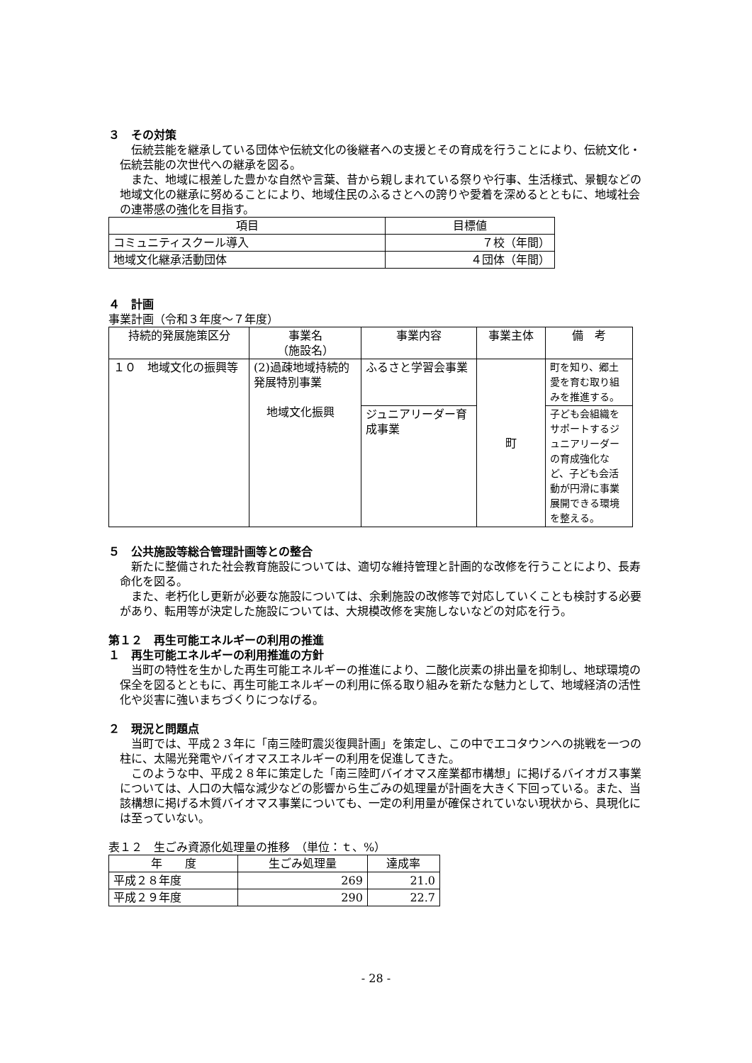３　その対策
伝統芸能を継承している団体や伝統文化の後継者への支援とその育成を行うことにより、伝統文化・伝統芸能の次世代への継承を図る。
また、地域に根差した豊かな自然や言葉、昔から親しまれている祭りや行事、生活様式、景観などの地域文化の継承に努めることにより、地域住民のふるさとへの誇りや愛着を深めるとともに、地域社会の連帯感の強化を目指す。
| 項目 | 目標値 |
| --- | --- |
| コミュニティスクール導入 | ７校（年間） |
| 地域文化継承活動団体 | ４団体（年間） |
４　計画
事業計画（令和３年度～７年度）
| 持続的発展施策区分 | 事業名 （施設名） | 事業内容 | 事業主体 | 備 考 |
| --- | --- | --- | --- | --- |
| １０ 地域文化の振興等 | (2)過疎地域持続的発展特別事業 地域文化振興 | ふるさと学習会事業 | 町 | 町を知り、郷土愛を育む取り組みを推進する。 |
| | | ジュニアリーダー育成事業 | | 子ども会組織をサポートするジュニアリーダーの育成強化など、子ども会活動が円滑に事業展開できる環境を整える。 |
５　公共施設等総合管理計画等との整合
新たに整備された社会教育施設については、適切な維持管理と計画的な改修を行うことにより、長寿命化を図る。
また、老朽化し更新が必要な施設については、余剰施設の改修等で対応していくことも検討する必要があり、転用等が決定した施設については、大規模改修を実施しないなどの対応を行う。
第１２　再生可能エネルギーの利用の推進
１　再生可能エネルギーの利用推進の方針
当町の特性を生かした再生可能エネルギーの推進により、二酸化炭素の排出量を抑制し、地球環境の保全を図るとともに、再生可能エネルギーの利用に係る取り組みを新たな魅力として、地域経済の活性化や災害に強いまちづくりにつなげる。
２　現況と問題点
当町では、平成２３年に「南三陸町震災復興計画」を策定し、この中でエコタウンへの挑戦を一つの柱に、太陽光発電やバイオマスエネルギーの利用を促進してきた。
このような中、平成２８年に策定した「南三陸町バイオマス産業都市構想」に掲げるバイオガス事業については、人口の大幅な減少などの影響から生ごみの処理量が計画を大きく下回っている。また、当該構想に掲げる木質バイオマス事業についても、一定の利用量が確保されていない現状から、具現化には至っていない。
表１２　生ごみ資源化処理量の推移　（単位：ｔ、%）
| 年 度 | 生ごみ処理量 | 達成率 |
| --- | --- | --- |
| 平成２８年度 | 269 | 21.0 |
| 平成２９年度 | 290 | 22.7 |
- 28 -